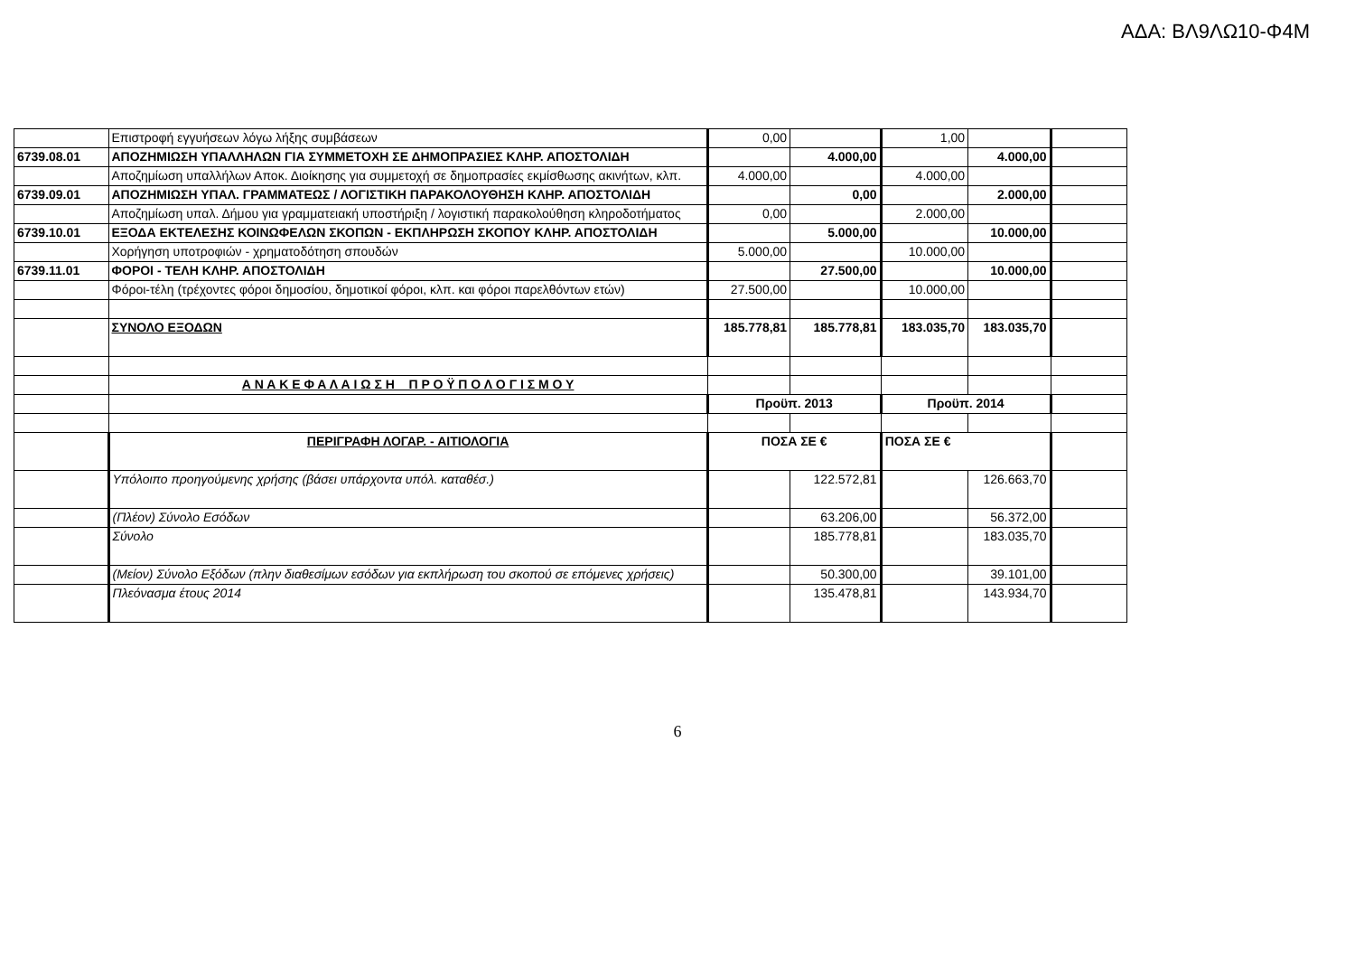ΑΔΑ: ΒΛ9ΛΩ10-Φ4Μ
| | Επιστροφή εγγυήσεων λόγω λήξης συμβάσεων | 0,00 | | 1,00 | | |
| 6739.08.01 | ΑΠΟΖΗΜΙΩΣΗ ΥΠΑΛΛΗΛΩΝ ΓΙΑ ΣΥΜΜΕΤΟΧΗ ΣΕ ΔΗΜΟΠΡΑΣΙΕΣ ΚΛΗΡ. ΑΠΟΣΤΟΛΙΔΗ | | 4.000,00 | | 4.000,00 | |
| | Αποζημίωση υπαλλήλων Αποκ. Διοίκησης για συμμετοχή σε δημοπρασίες εκμίσθωσης ακινήτων, κλπ. | 4.000,00 | | 4.000,00 | | |
| 6739.09.01 | ΑΠΟΖΗΜΙΩΣΗ ΥΠΑΛ. ΓΡΑΜΜΑΤΕΩΣ / ΛΟΓΙΣΤΙΚΗ ΠΑΡΑΚΟΛΟΥΘΗΣΗ ΚΛΗΡ. ΑΠΟΣΤΟΛΙΔΗ | | 0,00 | | 2.000,00 | |
| | Αποζημίωση υπαλ. Δήμου για γραμματειακή υποστήριξη / λογιστική παρακολούθηση κληροδοτήματος | 0,00 | | 2.000,00 | | |
| 6739.10.01 | ΕΞΟΔΑ ΕΚΤΕΛΕΣΗΣ ΚΟΙΝΩΦΕΛΩΝ ΣΚΟΠΩΝ - ΕΚΠΛΗΡΩΣΗ ΣΚΟΠΟΥ ΚΛΗΡ. ΑΠΟΣΤΟΛΙΔΗ | | 5.000,00 | | 10.000,00 | |
| | Χορήγηση υποτροφιών - χρηματοδότηση σπουδών | 5.000,00 | | 10.000,00 | | |
| 6739.11.01 | ΦΟΡΟΙ - ΤΕΛΗ ΚΛΗΡ. ΑΠΟΣΤΟΛΙΔΗ | | 27.500,00 | | 10.000,00 | |
| | Φόροι-τέλη (τρέχοντες φόροι δημοσίου, δημοτικοί φόροι, κλπ. και φόροι παρελθόντων ετών) | 27.500,00 | | 10.000,00 | | |
| | ΣΥΝΟΛΟ ΕΞΟΔΩΝ | 185.778,81 | 185.778,81 | 183.035,70 | 183.035,70 | |
| | Α Ν Α Κ Ε Φ Α Λ Α Ι Ω Σ Η Π Ρ Ο Ϋ Π Ο Λ Ο Γ Ι Σ Μ Ο Υ | | | | | |
| | | Προϋπ. 2013 | | Προϋπ. 2014 | | |
| | ΠΕΡΙΓΡΑΦΗ ΛΟΓΑΡ. - ΑΙΤΙΟΛΟΓΙΑ | ΠΟΣΑ ΣΕ € | | ΠΟΣΑ ΣΕ € | | |
| | Υπόλοιπο προηγούμενης χρήσης (βάσει υπάρχοντα υπόλ. καταθέσ.) | | 122.572,81 | | 126.663,70 | |
| | (Πλέον) Σύνολο Εσόδων | | 63.206,00 | | 56.372,00 | |
| | Σύνολο | | 185.778,81 | | 183.035,70 | |
| | (Μείον) Σύνολο Εξόδων (πλην διαθεσίμων εσόδων για εκπλήρωση του σκοπού σε επόμενες χρήσεις) | | 50.300,00 | | 39.101,00 | |
| | Πλεόνασμα έτους 2014 | | 135.478,81 | | 143.934,70 | |
6